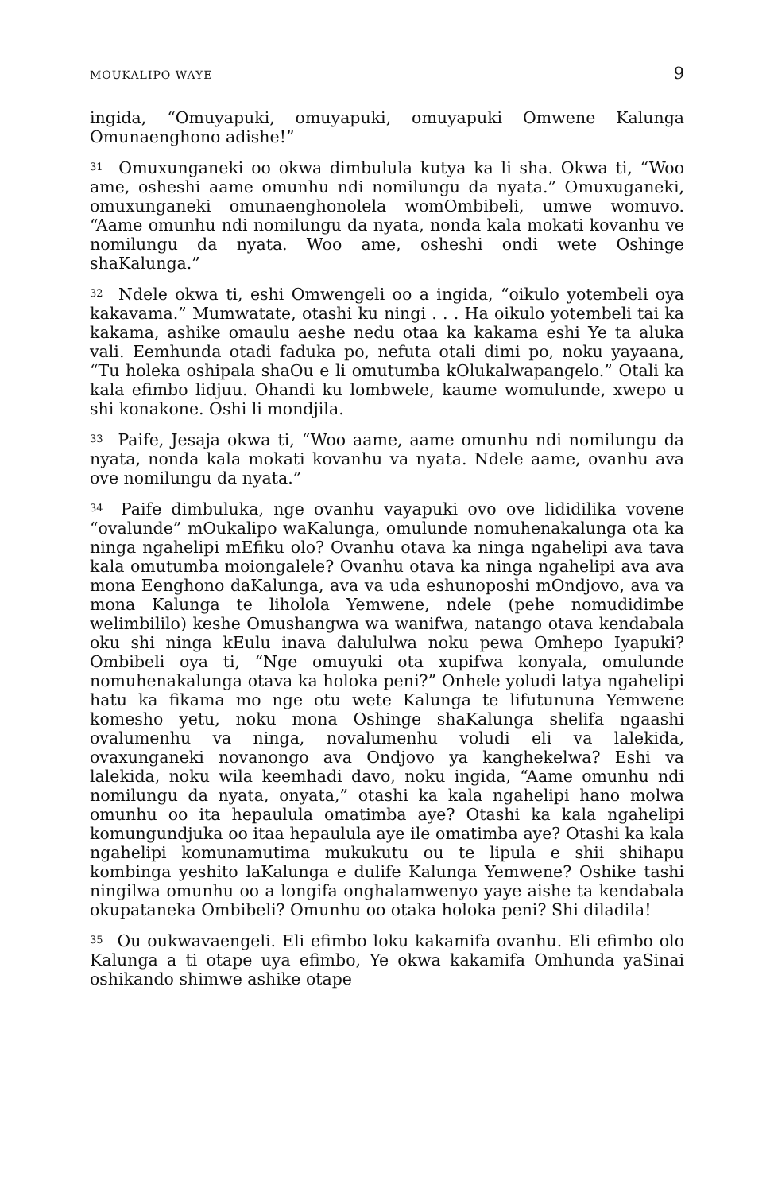MOUKALIPO WAYE 9
ingida, “Omuyapuki, omuyapuki, omuyapuki Omwene Kalunga Omunaenghono adishe!”
<sup>31</sup> Omuxunganeki oo okwa dimbulula kutya ka li sha. Okwa ti, “Woo ame, osheshi aame omunhu ndi nomilungu da nyata.” Omuxuganeki, omuxunganeki omunaenghonolela womOmbibeli, umwe womuvo. “Aame omunhu ndi nomilungu da nyata, nonda kala mokati kovanhu ve nomilungu da nyata. Woo ame, osheshi ondi wete Oshinge shaKalunga.”
<sup>32</sup> Ndele okwa ti, eshi Omwengeli oo a ingida, “oikulo yotembeli oya kakavama.” Mumwatate, otashi ku ningi . . . Ha oikulo yotembeli tai ka kakama, ashike omaulu aeshe nedu otaa ka kakama eshi Ye ta aluka vali. Eemhunda otadi faduka po, nefuta otali dimi po, noku yayaana, “Tu holeka oshipala shaOu e li omutumba kOlukalwapangelo.” Otali ka kala efimbo lidjuu. Ohandi ku lombwele, kaume womulunde, xwepo u shi konakone. Oshi li mondjila.
<sup>33</sup> Paife, Jesaja okwa ti, “Woo aame, aame omunhu ndi nomilungu da nyata, nonda kala mokati kovanhu va nyata. Ndele aame, ovanhu ava ove nomilungu da nyata.”
<sup>34</sup> Paife dimbuluka, nge ovanhu vayapuki ovo ove lididilika vovene “ovalunde” mOukalipo waKalunga, omulunde nomuhenakalunga ota ka ninga ngahelipi mEfiku olo? Ovanhu otava ka ninga ngahelipi ava tava kala omutumba moiongalele? Ovanhu otava ka ninga ngahelipi ava ava mona Eenghono daKalunga, ava va uda eshunoposhi mOndjovo, ava va mona Kalunga te liholola Yemwene, ndele (pehe nomudidimbe welimbililo) keshe Omushangwa wa wanifwa, natango otava kendabala oku shi ninga kEulu inava dalululwa noku pewa Omhepo Iyapuki? Ombibeli oya ti, “Nge omuyuki ota xupifwa konyala, omulunde nomuhenakalunga otava ka holoka peni?” Onhele yoludi latya ngahelipi hatu ka fikama mo nge otu wete Kalunga te lifutununa Yemwene komesho yetu, noku mona Oshinge shaKalunga shelifa ngaashi ovalumenhu va ninga, novalumenhu voludi eli va lalekida, ovaxunganeki novanongo ava Ondjovo ya kanghekelwa? Eshi va lalekida, noku wila keemhadi davo, noku ingida, “Aame omunhu ndi nomilungu da nyata, onyata,” otashi ka kala ngahelipi hano molwa omunhu oo ita hepaulula omatimba aye? Otashi ka kala ngahelipi komungundjuka oo itaa hepaulula aye ile omatimba aye? Otashi ka kala ngahelipi komunamutima mukukutu ou te lipula e shii shihapu kombinga yeshito laKalunga e dulife Kalunga Yemwene? Oshike tashi ningilwa omunhu oo a longifa onghalamwenyo yaye aishe ta kendabala okupataneka Ombibeli? Omunhu oo otaka holoka peni? Shi diladila!
<sup>35</sup> Ou oukwavaengeli. Eli efimbo loku kakamifa ovanhu. Eli efimbo olo Kalunga a ti otape uya efimbo, Ye okwa kakamifa Omhunda yaSinai oshikando shimwe ashike otape